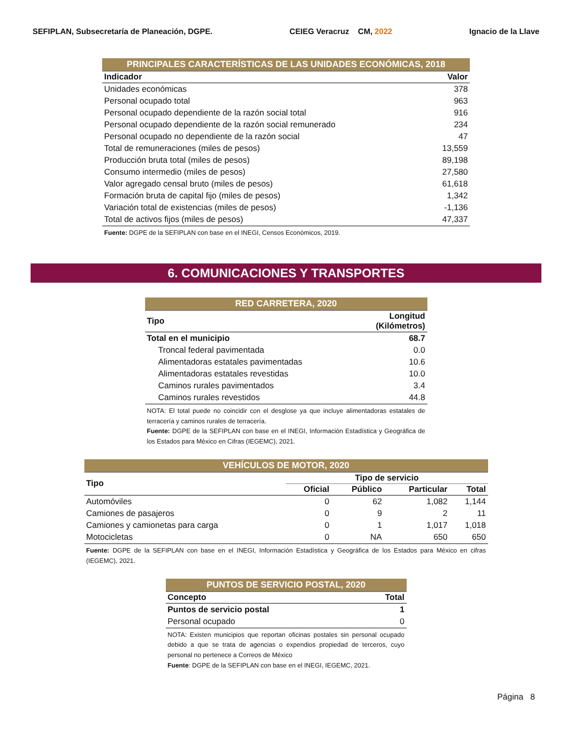SEFIPLAN, Subsecretaría de Planeación, DGPE. CEIEG Veracruz CM, 2022 Ignacio de la Llave
| PRINCIPALES CARACTERÍSTICAS DE LAS UNIDADES ECONÓMICAS, 2018 | |
| Indicador | Valor |
| Unidades económicas | 378 |
| Personal ocupado total | 963 |
| Personal ocupado dependiente de la razón social total | 916 |
| Personal ocupado dependiente de la razón social remunerado | 234 |
| Personal ocupado no dependiente de la razón social | 47 |
| Total de remuneraciones (miles de pesos) | 13,559 |
| Producción bruta total (miles de pesos) | 89,198 |
| Consumo intermedio (miles de pesos) | 27,580 |
| Valor agregado censal bruto (miles de pesos) | 61,618 |
| Formación bruta de capital fijo (miles de pesos) | 1,342 |
| Variación total de existencias (miles de pesos) | -1,136 |
| Total de activos fijos (miles de pesos) | 47,337 |
| Fuente: DGPE de la SEFIPLAN con base en el INEGI, Censos Económicos, 2019. | |
6. COMUNICACIONES Y TRANSPORTES
| RED CARRETERA, 2020 | |
| Tipo | Longitud (Kilómetros) |
| Total en el municipio | 68.7 |
| Troncal federal pavimentada | 0.0 |
| Alimentadoras estatales pavimentadas | 10.6 |
| Alimentadoras estatales revestidas | 10.0 |
| Caminos rurales pavimentados | 3.4 |
| Caminos rurales revestidos | 44.8 |
| NOTA: El total puede no coincidir con el desglose ya que incluye alimentadoras estatales de terracería y caminos rurales de terracería. Fuente: DGPE de la SEFIPLAN con base en el INEGI, Información Estadística y Geográfica de los Estados para México en Cifras (IEGEMC), 2021. | |
| VEHÍCULOS DE MOTOR, 2020 | | | | |
| Tipo | Tipo de servicio | | | |
| | Oficial | Público | Particular | Total |
| Automóviles | 0 | 62 | 1,082 | 1,144 |
| Camiones de pasajeros | 0 | 9 | 2 | 11 |
| Camiones y camionetas para carga | 0 | 1 | 1,017 | 1,018 |
| Motocicletas | 0 | NA | 650 | 650 |
| Fuente: DGPE de la SEFIPLAN con base en el INEGI, Información Estadística y Geográfica de los Estados para México en cifras (IEGEMC), 2021. | | | | |
| PUNTOS DE SERVICIO POSTAL, 2020 | |
| Concepto | Total |
| Puntos de servicio postal | 1 |
| Personal ocupado | 0 |
| NOTA: Existen municipios que reportan oficinas postales sin personal ocupado debido a que se trata de agencias o expendios propiedad de terceros, cuyo personal no pertenece a Correos de México Fuente : DGPE de la SEFIPLAN con base en el INEGI, IEGEMC, 2021. | |
Página 8